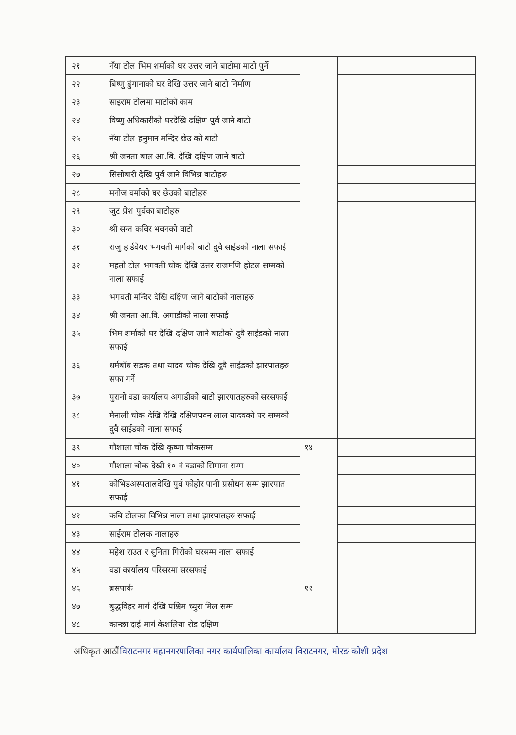| २१ | नँया टोल भिम शर्माको घर उत्तर जाने बाटोमा माटो पुर्ने | | |
| २२ | बिष्णु ढुंगानाको घर देखि उत्तर जाने बाटो निर्माण | | |
| २३ | साइराम टोलमा माटोको काम | | |
| २४ | विष्णु अधिकारीको घरदेखि दक्षिण पुर्व जाने बाटो | | |
| २५ | नँया टोल हनुमान मन्दिर छेउ को बाटो | | |
| २६ | श्री जनता बाल आ.बि. देखि दक्षिण जाने बाटो | | |
| २७ | सिसोबारी देखि पुर्व जाने विभिन्न बाटोहरु | | |
| २८ | मनोज वर्माको घर छेउको बाटोहरु | | |
| २९ | जुट प्रेश पुर्वका बाटोहरु | | |
| ३० | श्री सन्त कविर भवनको वाटो | | |
| ३१ | राजु हार्डवेयर भगवती मार्गको बाटो दुवै साईडको नाला सफाई | | |
| ३२ | महतो टोल भगवती चोक देखि उत्तर राजमणि होटल सम्मको नाला सफाई | | |
| ३३ | भगवती मन्दिर देखि दक्षिण जाने बाटोको नालाहरु | | |
| ३४ | श्री जनता आ.वि. अगाडीको नाला सफाई | | |
| ३५ | भिम शर्माको घर देखि दक्षिण जाने बाटोको दुवै साईडको नाला सफाई | | |
| ३६ | धर्मबाँध सडक तथा यादव चोक देखि दुवै साईडको झारपातहरु सफा गर्ने | | |
| ३७ | पुरानो वडा कार्यालय अगाडीको बाटो झारपातहरुको सरसफाई | | |
| ३८ | मैनाली चोक देखि देखि दक्षिणपवन लाल यादवको घर सम्मको दुवै साईडको नाला सफाई | | |
| ३९ | गौशाला चोक देखि कृष्णा चोकसम्म | १४ | |
| ४० | गौशाला चोक देखी १० नं वडाको सिमाना सम्म | | |
| ४१ | कोभिडअस्पतालदेखि पुर्व फोहोर पानी प्रसोधन सम्म झारपात सफाई | | |
| ४२ | कबि टोलका विभिन्न नाला तथा झारपातहरु सफाई | | |
| ४३ | साईराम टोलक नालाहरु | | |
| ४४ | महेश राउत र सुनिता गिरीको घरसम्म नाला सफाई | | |
| ४५ | वडा कार्यालय परिसरमा सरसफाई | | |
| ४६ | ब्रसपार्क | ११ | |
| ४७ | बुद्धविहर मार्ग देखि पश्चिम च्युरा मिल सम्म | | |
| ४८ | कान्छा दाई मार्ग केशलिया रोड दक्षिण | | |
अधिकृत आठौं विराटनगर महानगरपालिका नगर कार्यपालिका कार्यालय विराटनगर, मोरङ कोशी प्रदेश